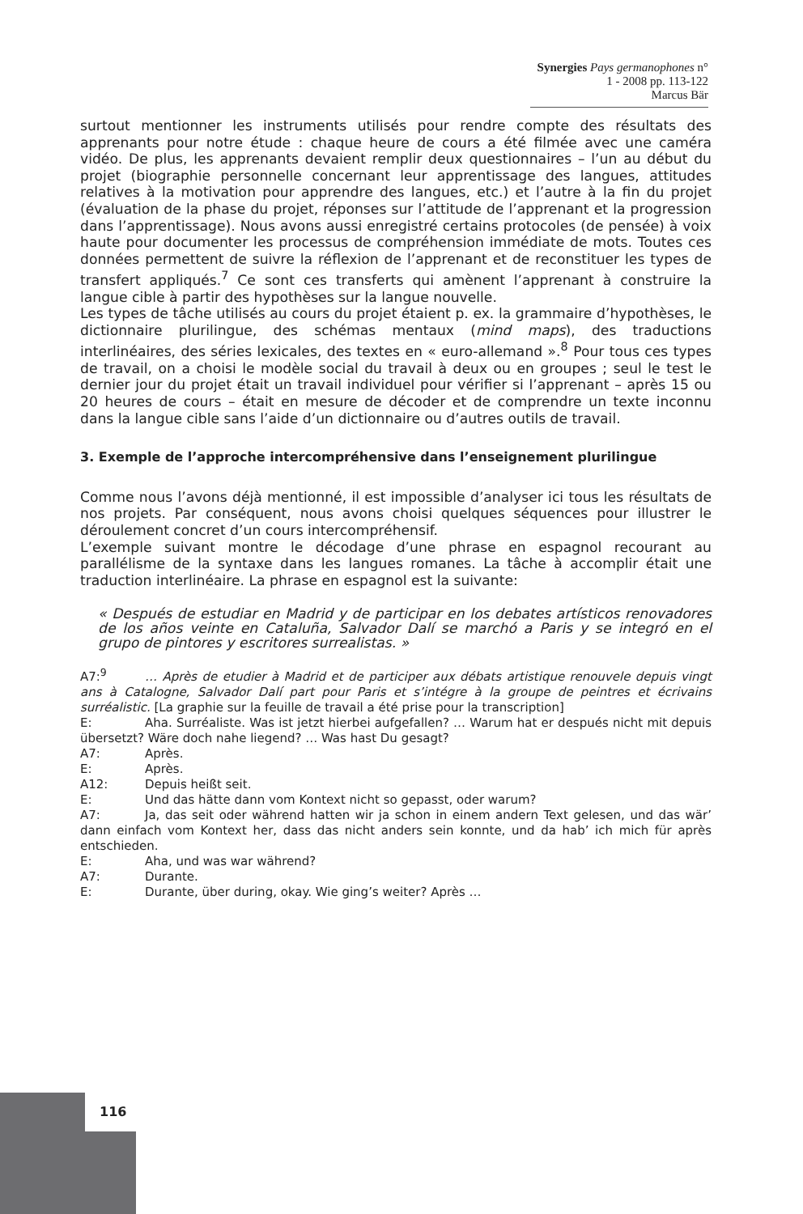Synergies Pays germanophones n° 1 - 2008 pp. 113-122
Marcus Bär
surtout mentionner les instruments utilisés pour rendre compte des résultats des apprenants pour notre étude : chaque heure de cours a été filmée avec une caméra vidéo. De plus, les apprenants devaient remplir deux questionnaires – l’un au début du projet (biographie personnelle concernant leur apprentissage des langues, attitudes relatives à la motivation pour apprendre des langues, etc.) et l’autre à la fin du projet (évaluation de la phase du projet, réponses sur l’attitude de l’apprenant et la progression dans l’apprentissage). Nous avons aussi enregistré certains protocoles (de pensée) à voix haute pour documenter les processus de compréhension immédiate de mots. Toutes ces données permettent de suivre la réflexion de l’apprenant et de reconstituer les types de transfert appliqués.<sup>7</sup> Ce sont ces transferts qui amènent l’apprenant à construire la langue cible à partir des hypothèses sur la langue nouvelle.
Les types de tâche utilisés au cours du projet étaient p. ex. la grammaire d’hypothèses, le dictionnaire plurilingue, des schémas mentaux (mind maps), des traductions interlinéaires, des séries lexicales, des textes en « euro-allemand ».<sup>8</sup> Pour tous ces types de travail, on a choisi le modèle social du travail à deux ou en groupes ; seul le test le dernier jour du projet était un travail individuel pour vérifier si l’apprenant – après 15 ou 20 heures de cours – était en mesure de décoder et de comprendre un texte inconnu dans la langue cible sans l’aide d’un dictionnaire ou d’autres outils de travail.
3. Exemple de l’approche intercompréhensive dans l’enseignement plurilingue
Comme nous l’avons déjà mentionné, il est impossible d’analyser ici tous les résultats de nos projets. Par conséquent, nous avons choisi quelques séquences pour illustrer le déroulement concret d’un cours intercompréhensif.
L’exemple suivant montre le décodage d’une phrase en espagnol recourant au parallélisme de la syntaxe dans les langues romanes. La tâche à accomplir était une traduction interlinéaire. La phrase en espagnol est la suivante:
« Después de estudiar en Madrid y de participar en los debates artísticos renovadores de los años veinte en Cataluña, Salvador Dalí se marchó a Paris y se integró en el grupo de pintores y escritores surrealistas. »
A7:<sup>9</sup> … Après de etudier à Madrid et de participer aux débats artistique renouvele depuis vingt ans à Catalogne, Salvador Dalí part pour Paris et s’intégre à la groupe de peintres et écrivains surréalistic. [La graphie sur la feuille de travail a été prise pour la transcription]
E: Aha. Surréaliste. Was ist jetzt hierbei aufgefallen? … Warum hat er después nicht mit depuis übersetzt? Wäre doch nahe liegend? … Was hast Du gesagt?
A7: Après.
E: Après.
A12: Depuis heißt seit.
E: Und das hätte dann vom Kontext nicht so gepasst, oder warum?
A7: Ja, das seit oder während hatten wir ja schon in einem andern Text gelesen, und das wär’ dann einfach vom Kontext her, dass das nicht anders sein konnte, und da hab’ ich mich für après entschieden.
E: Aha, und was war während?
A7: Durante.
E: Durante, über during, okay. Wie ging’s weiter? Après …
116